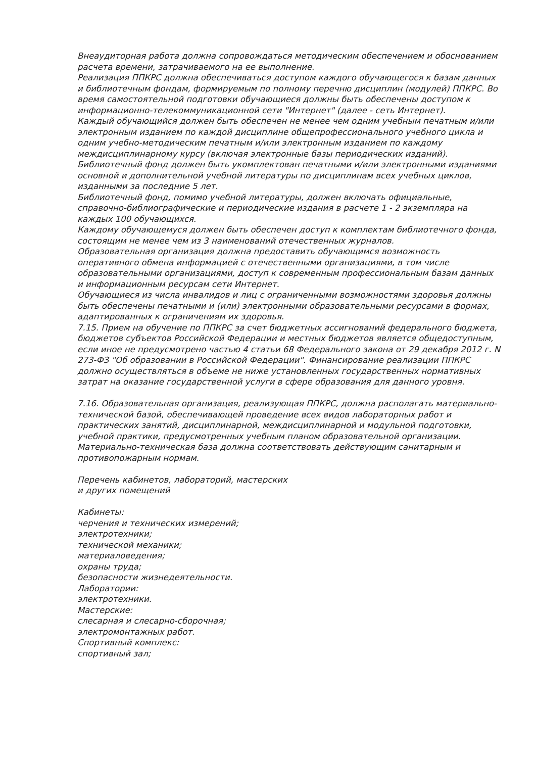Внеаудиторная работа должна сопровождаться методическим обеспечением и обоснованием расчета времени, затрачиваемого на ее выполнение.
Реализация ППКРС должна обеспечиваться доступом каждого обучающегося к базам данных и библиотечным фондам, формируемым по полному перечню дисциплин (модулей) ППКРС. Во время самостоятельной подготовки обучающиеся должны быть обеспечены доступом к информационно-телекоммуникационной сети "Интернет" (далее - сеть Интернет).
Каждый обучающийся должен быть обеспечен не менее чем одним учебным печатным и/или электронным изданием по каждой дисциплине общепрофессионального учебного цикла и одним учебно-методическим печатным и/или электронным изданием по каждому междисциплинарному курсу (включая электронные базы периодических изданий).
Библиотечный фонд должен быть укомплектован печатными и/или электронными изданиями основной и дополнительной учебной литературы по дисциплинам всех учебных циклов, изданными за последние 5 лет.
Библиотечный фонд, помимо учебной литературы, должен включать официальные, справочно-библиографические и периодические издания в расчете 1 - 2 экземпляра на каждых 100 обучающихся.
Каждому обучающемуся должен быть обеспечен доступ к комплектам библиотечного фонда, состоящим не менее чем из 3 наименований отечественных журналов.
Образовательная организация должна предоставить обучающимся возможность оперативного обмена информацией с отечественными организациями, в том числе образовательными организациями, доступ к современным профессиональным базам данных и информационным ресурсам сети Интернет.
Обучающиеся из числа инвалидов и лиц с ограниченными возможностями здоровья должны быть обеспечены печатными и (или) электронными образовательными ресурсами в формах, адаптированных к ограничениям их здоровья.
7.15. Прием на обучение по ППКРС за счет бюджетных ассигнований федерального бюджета, бюджетов субъектов Российской Федерации и местных бюджетов является общедоступным, если иное не предусмотрено частью 4 статьи 68 Федерального закона от 29 декабря 2012 г. N 273-ФЗ "Об образовании в Российской Федерации". Финансирование реализации ППКРС должно осуществляться в объеме не ниже установленных государственных нормативных затрат на оказание государственной услуги в сфере образования для данного уровня.
7.16. Образовательная организация, реализующая ППКРС, должна располагать материально-технической базой, обеспечивающей проведение всех видов лабораторных работ и практических занятий, дисциплинарной, междисциплинарной и модульной подготовки, учебной практики, предусмотренных учебным планом образовательной организации. Материально-техническая база должна соответствовать действующим санитарным и противопожарным нормам.
Перечень кабинетов, лабораторий, мастерских
и других помещений
Кабинеты:
черчения и технических измерений;
электротехники;
технической механики;
материаловедения;
охраны труда;
безопасности жизнедеятельности.
Лаборатории:
электротехники.
Мастерские:
слесарная и слесарно-сборочная;
электромонтажных работ.
Спортивный комплекс:
спортивный зал;